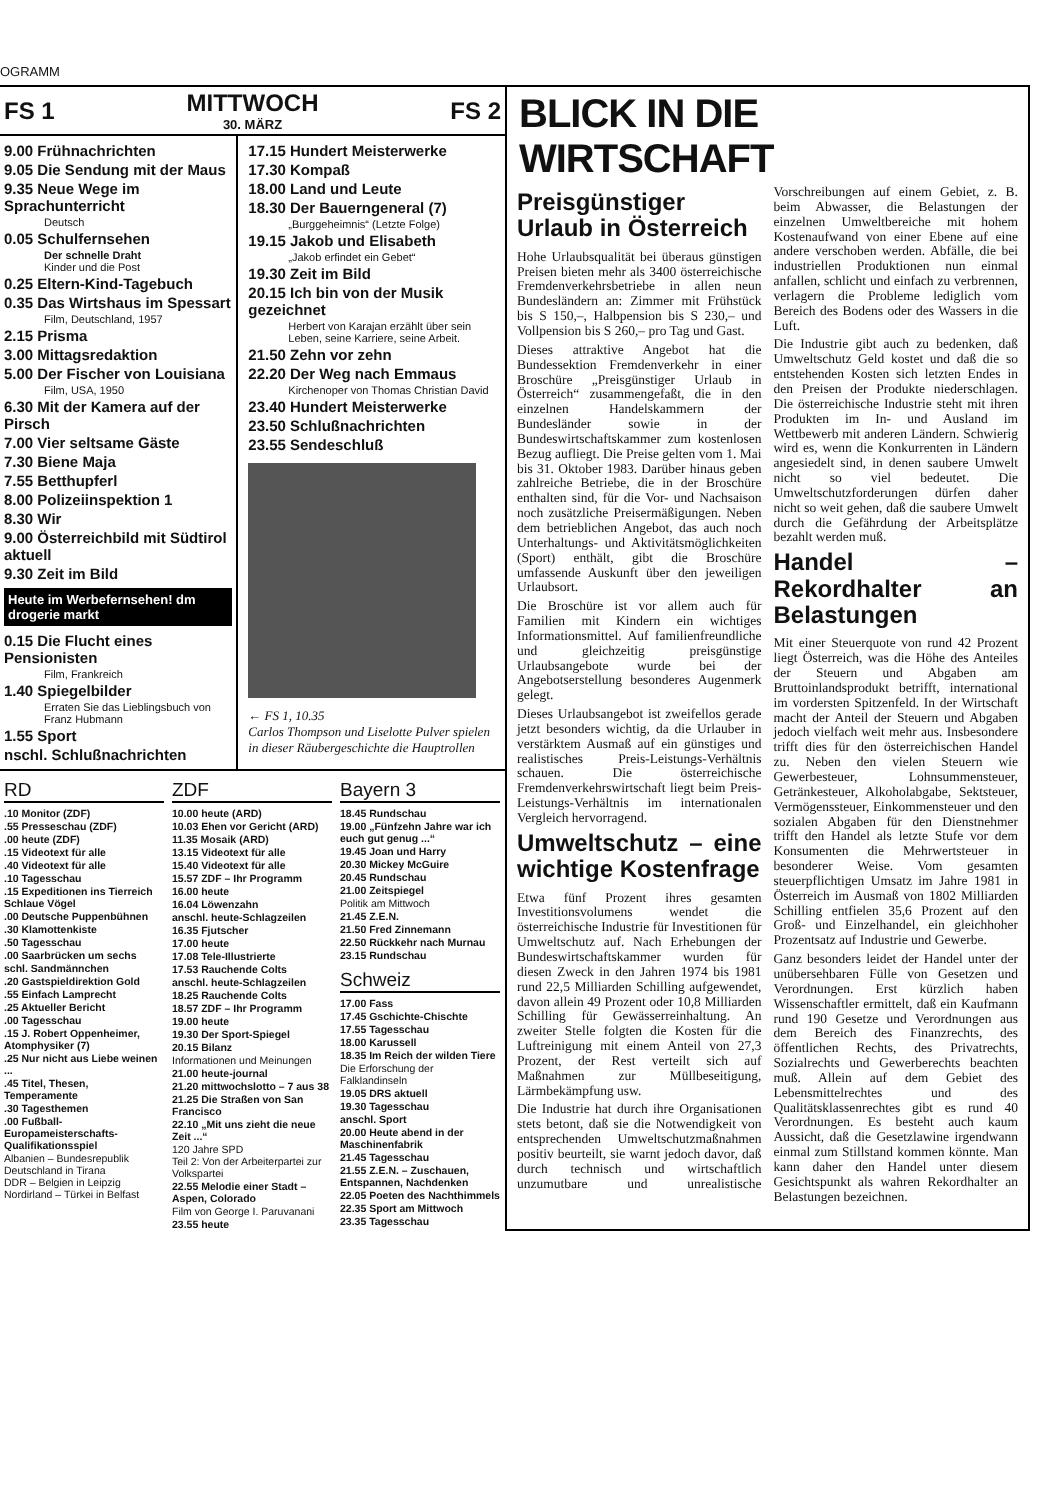OGRAMM
FS 1
MITTWOCH
30. MÄRZ
FS 2
9.00 Frühnachrichten
9.05 Die Sendung mit der Maus
9.35 Neue Wege im Sprachunterricht
Deutsch
0.05 Schulfernsehen
Der schnelle Draht
Kinder und die Post
0.25 Eltern-Kind-Tagebuch
0.35 Das Wirtshaus im Spessart
Film, Deutschland, 1957
2.15 Prisma
3.00 Mittagsredaktion
5.00 Der Fischer von Louisiana
Film, USA, 1950
6.30 Mit der Kamera auf der Pirsch
7.00 Vier seltsame Gäste
7.30 Biene Maja
7.55 Betthupferl
8.00 Polizeiinspektion 1
8.30 Wir
9.00 Österreichbild mit Südtirol aktuell
9.30 Zeit im Bild
Heute im Werbefernsehen! dm drogerie markt
0.15 Die Flucht eines Pensionisten
Film, Frankreich
1.40 Spiegelbilder
Erraten Sie das Lieblingsbuch von Franz Hubmann
1.55 Sport
nschl. Schlußnachrichten
17.15 Hundert Meisterwerke
17.30 Kompaß
18.00 Land und Leute
18.30 Der Bauerngeneral (7)
„Burggeheimnis“ (Letzte Folge)
19.15 Jakob und Elisabeth
„Jakob erfindet ein Gebet“
19.30 Zeit im Bild
20.15 Ich bin von der Musik gezeichnet
Herbert von Karajan erzählt über sein Leben, seine Karriere, seine Arbeit.
21.50 Zehn vor zehn
22.20 Der Weg nach Emmaus
Kirchenoper von Thomas Christian David
23.40 Hundert Meisterwerke
23.50 Schlußnachrichten
23.55 Sendeschluß
← FS 1, 10.35
Carlos Thompson und Liselotte Pulver spielen in dieser Räubergeschichte die Hauptrollen
RD
.10 Monitor (ZDF)
.55 Presseschau (ZDF)
.00 heute (ZDF)
.15 Videotext für alle
.40 Videotext für alle
.10 Tagesschau
.15 Expeditionen ins Tierreich Schlaue Vögel
.00 Deutsche Puppenbühnen
.30 Klamottenkiste
.50 Tagesschau
.00 Saarbrücken um sechs
schl. Sandmännchen
.20 Gastspieldirektion Gold
.55 Einfach Lamprecht
.25 Aktueller Bericht
.00 Tagesschau
.15 J. Robert Oppenheimer, Atomphysiker (7)
.25 Nur nicht aus Liebe weinen ...
.45 Titel, Thesen, Temperamente
.30 Tagesthemen
.00 Fußball-Europameisterschafts-Qualifikationsspiel
Albanien – Bundesrepublik Deutschland in Tirana
DDR – Belgien in Leipzig
Nordirland – Türkei in Belfast
ZDF
10.00 heute (ARD)
10.03 Ehen vor Gericht (ARD)
11.35 Mosaik (ARD)
13.15 Videotext für alle
15.40 Videotext für alle
15.57 ZDF – Ihr Programm
16.00 heute
16.04 Löwenzahn
anschl. heute-Schlagzeilen
16.35 Fjutscher
17.00 heute
17.08 Tele-Illustrierte
17.53 Rauchende Colts
anschl. heute-Schlagzeilen
18.25 Rauchende Colts
18.57 ZDF – Ihr Programm
19.00 heute
19.30 Der Sport-Spiegel
20.15 Bilanz
Informationen und Meinungen
21.00 heute-journal
21.20 mittwochslotto – 7 aus 38
21.25 Die Straßen von San Francisco
22.10 „Mit uns zieht die neue Zeit ...“
120 Jahre SPD
Teil 2: Von der Arbeiterpartei zur Volkspartei
22.55 Melodie einer Stadt – Aspen, Colorado
Film von George I. Paruvanani
23.55 heute
Bayern 3
18.45 Rundschau
19.00 „Fünfzehn Jahre war ich euch gut genug ...“
19.45 Joan und Harry
20.30 Mickey McGuire
20.45 Rundschau
21.00 Zeitspiegel
Politik am Mittwoch
21.45 Z.E.N.
21.50 Fred Zinnemann
22.50 Rückkehr nach Murnau
23.15 Rundschau
Schweiz
17.00 Fass
17.45 Gschichte-Chischte
17.55 Tagesschau
18.00 Karussell
18.35 Im Reich der wilden Tiere
Die Erforschung der Falklandinseln
19.05 DRS aktuell
19.30 Tagesschau
anschl. Sport
20.00 Heute abend in der Maschinenfabrik
21.45 Tagesschau
21.55 Z.E.N. – Zuschauen, Entspannen, Nachdenken
22.05 Poeten des Nachthimmels
22.35 Sport am Mittwoch
23.35 Tagesschau
BLICK IN DIE WIRTSCHAFT
Preisgünstiger Urlaub in Österreich
Hohe Urlaubsqualität bei überaus günstigen Preisen bieten mehr als 3400 österreichische Fremdenverkehrsbetriebe in allen neun Bundesländern an: Zimmer mit Frühstück bis S 150,–, Halbpension bis S 230,– und Vollpension bis S 260,– pro Tag und Gast.
Dieses attraktive Angebot hat die Bundessektion Fremdenverkehr in einer Broschüre „Preisgünstiger Urlaub in Österreich“ zusammengefaßt, die in den einzelnen Handelskammern der Bundesländer sowie in der Bundeswirtschaftskammer zum kostenlosen Bezug aufliegt. Die Preise gelten vom 1. Mai bis 31. Oktober 1983. Darüber hinaus geben zahlreiche Betriebe, die in der Broschüre enthalten sind, für die Vor- und Nachsaison noch zusätzliche Preisermäßigungen. Neben dem betrieblichen Angebot, das auch noch Unterhaltungs- und Aktivitätsmöglichkeiten (Sport) enthält, gibt die Broschüre umfassende Auskunft über den jeweiligen Urlaubsort.
Die Broschüre ist vor allem auch für Familien mit Kindern ein wichtiges Informationsmittel. Auf familienfreundliche und gleichzeitig preisgünstige Urlaubsangebote wurde bei der Angebotserstellung besonderes Augenmerk gelegt.
Dieses Urlaubsangebot ist zweifellos gerade jetzt besonders wichtig, da die Urlauber in verstärktem Ausmaß auf ein günstiges und realistisches Preis-Leistungs-Verhältnis schauen. Die österreichische Fremdenverkehrswirtschaft liegt beim Preis-Leistungs-Verhältnis im internationalen Vergleich hervorragend.
Umweltschutz – eine wichtige Kostenfrage
Etwa fünf Prozent ihres gesamten Investitionsvolumens wendet die österreichische Industrie für Investitionen für Umweltschutz auf. Nach Erhebungen der Bundeswirtschaftskammer wurden für diesen Zweck in den Jahren 1974 bis 1981 rund 22,5 Milliarden Schilling aufgewendet, davon allein 49 Prozent oder 10,8 Milliarden Schilling für Gewässerreinhaltung. An zweiter Stelle folgten die Kosten für die Luftreinigung mit einem Anteil von 27,3 Prozent, der Rest verteilt sich auf Maßnahmen zur Müllbeseitigung, Lärmbekämpfung usw.
Die Industrie hat durch ihre Organisationen stets betont, daß sie die Notwendigkeit von entsprechenden Umweltschutzmaßnahmen positiv beurteilt, sie warnt jedoch davor, daß durch technisch und wirtschaftlich unzumutbare und unrealistische Vorschreibungen auf einem Gebiet, z. B. beim Abwasser, die Belastungen der einzelnen Umweltbereiche mit hohem Kostenaufwand von einer Ebene auf eine andere verschoben werden. Abfälle, die bei industriellen Produktionen nun einmal anfallen, schlicht und einfach zu verbrennen, verlagern die Probleme lediglich vom Bereich des Bodens oder des Wassers in die Luft.
Die Industrie gibt auch zu bedenken, daß Umweltschutz Geld kostet und daß die so entstehenden Kosten sich letzten Endes in den Preisen der Produkte niederschlagen. Die österreichische Industrie steht mit ihren Produkten im In- und Ausland im Wettbewerb mit anderen Ländern. Schwierig wird es, wenn die Konkurrenten in Ländern angesiedelt sind, in denen saubere Umwelt nicht so viel bedeutet. Die Umweltschutzforderungen dürfen daher nicht so weit gehen, daß die saubere Umwelt durch die Gefährdung der Arbeitsplätze bezahlt werden muß.
Handel – Rekordhalter an Belastungen
Mit einer Steuerquote von rund 42 Prozent liegt Österreich, was die Höhe des Anteiles der Steuern und Abgaben am Bruttoinlandsprodukt betrifft, international im vordersten Spitzenfeld. In der Wirtschaft macht der Anteil der Steuern und Abgaben jedoch vielfach weit mehr aus. Insbesondere trifft dies für den österreichischen Handel zu. Neben den vielen Steuern wie Gewerbesteuer, Lohnsummensteuer, Getränkesteuer, Alkoholabgabe, Sektsteuer, Vermögenssteuer, Einkommensteuer und den sozialen Abgaben für den Dienstnehmer trifft den Handel als letzte Stufe vor dem Konsumenten die Mehrwertsteuer in besonderer Weise. Vom gesamten steuerpflichtigen Umsatz im Jahre 1981 in Österreich im Ausmaß von 1802 Milliarden Schilling entfielen 35,6 Prozent auf den Groß- und Einzelhandel, ein gleichhoher Prozentsatz auf Industrie und Gewerbe.
Ganz besonders leidet der Handel unter der unübersehbaren Fülle von Gesetzen und Verordnungen. Erst kürzlich haben Wissenschaftler ermittelt, daß ein Kaufmann rund 190 Gesetze und Verordnungen aus dem Bereich des Finanzrechts, des öffentlichen Rechts, des Privatrechts, Sozialrechts und Gewerberechts beachten muß. Allein auf dem Gebiet des Lebensmittelrechtes und des Qualitätsklassenrechtes gibt es rund 40 Verordnungen. Es besteht auch kaum Aussicht, daß die Gesetzlawine irgendwann einmal zum Stillstand kommen könnte. Man kann daher den Handel unter diesem Gesichtspunkt als wahren Rekordhalter an Belastungen bezeichnen.